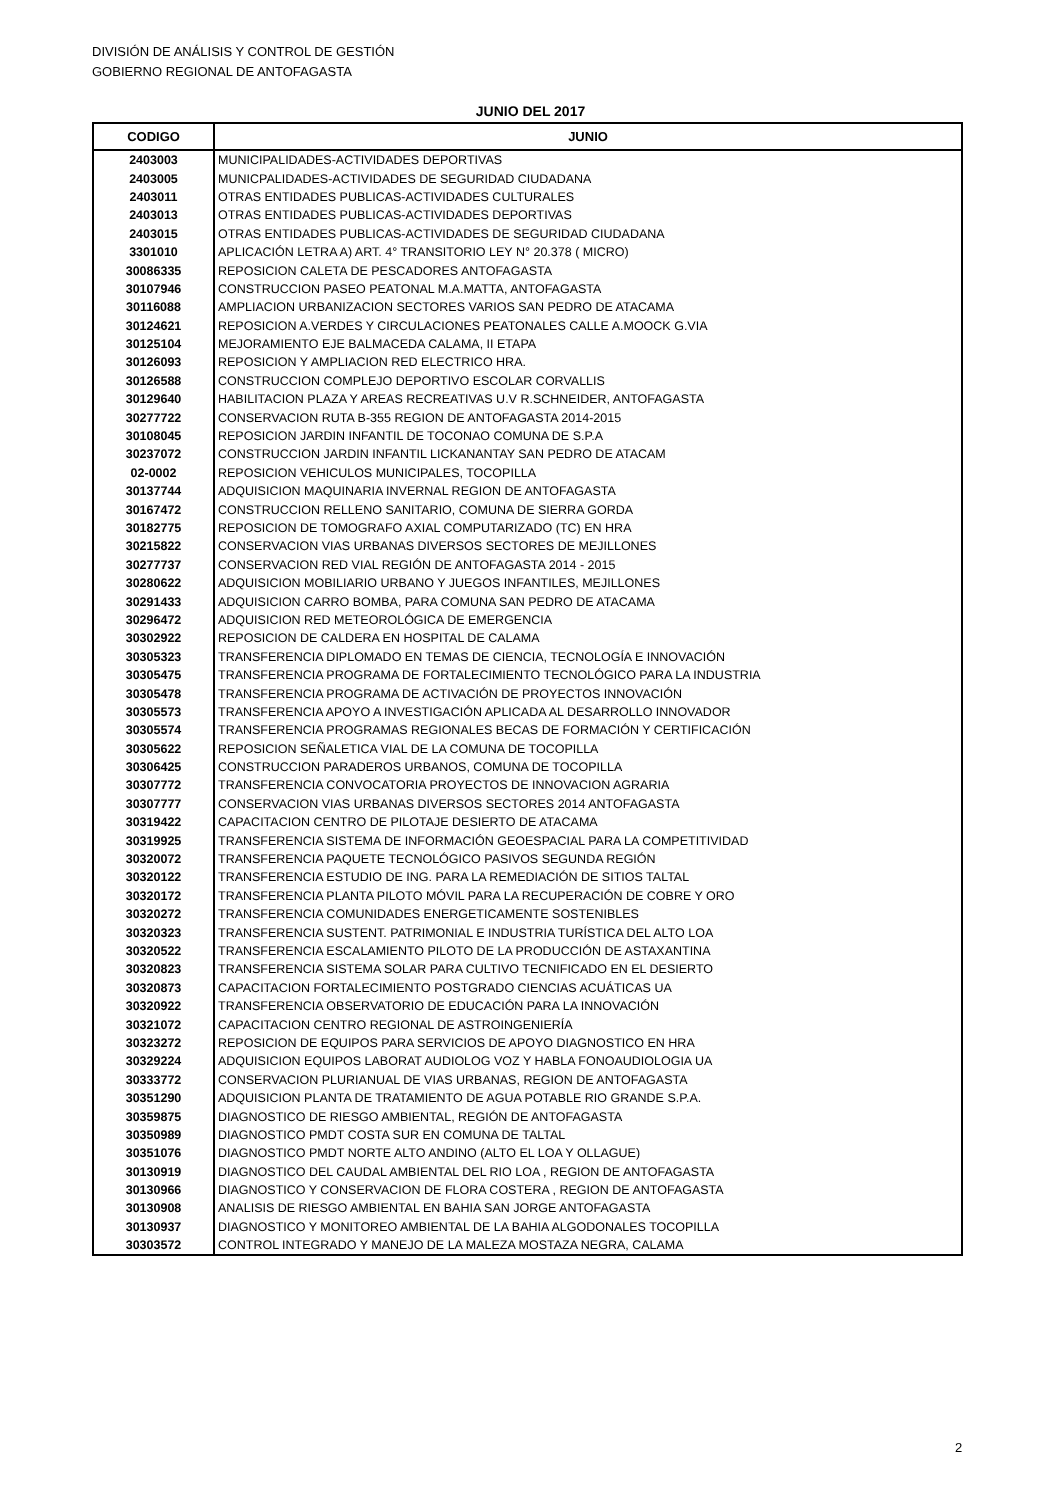DIVISIÓN DE ANÁLISIS Y CONTROL DE GESTIÓN
GOBIERNO REGIONAL DE ANTOFAGASTA
JUNIO DEL 2017
| CODIGO | JUNIO |
| --- | --- |
| 2403003 | MUNICIPALIDADES-ACTIVIDADES DEPORTIVAS |
| 2403005 | MUNICPALIDADES-ACTIVIDADES DE SEGURIDAD CIUDADANA |
| 2403011 | OTRAS ENTIDADES PUBLICAS-ACTIVIDADES CULTURALES |
| 2403013 | OTRAS ENTIDADES PUBLICAS-ACTIVIDADES DEPORTIVAS |
| 2403015 | OTRAS ENTIDADES PUBLICAS-ACTIVIDADES DE SEGURIDAD CIUDADANA |
| 3301010 | APLICACIÓN LETRA A) ART. 4° TRANSITORIO LEY N° 20.378 ( MICRO) |
| 30086335 | REPOSICION CALETA DE PESCADORES ANTOFAGASTA |
| 30107946 | CONSTRUCCION PASEO PEATONAL M.A.MATTA, ANTOFAGASTA |
| 30116088 | AMPLIACION URBANIZACION SECTORES VARIOS SAN PEDRO DE ATACAMA |
| 30124621 | REPOSICION A.VERDES Y CIRCULACIONES PEATONALES CALLE A.MOOCK G.VIA |
| 30125104 | MEJORAMIENTO EJE BALMACEDA CALAMA, II ETAPA |
| 30126093 | REPOSICION Y AMPLIACION RED ELECTRICO HRA. |
| 30126588 | CONSTRUCCION COMPLEJO DEPORTIVO ESCOLAR CORVALLIS |
| 30129640 | HABILITACION PLAZA Y AREAS RECREATIVAS U.V R.SCHNEIDER, ANTOFAGASTA |
| 30277722 | CONSERVACION RUTA B-355 REGION DE ANTOFAGASTA 2014-2015 |
| 30108045 | REPOSICION JARDIN INFANTIL DE TOCONAO COMUNA DE S.P.A |
| 30237072 | CONSTRUCCION JARDIN INFANTIL LICKANANTAY SAN PEDRO DE ATACAM |
| 02-0002 | REPOSICION VEHICULOS MUNICIPALES, TOCOPILLA |
| 30137744 | ADQUISICION MAQUINARIA INVERNAL REGION DE ANTOFAGASTA |
| 30167472 | CONSTRUCCION RELLENO SANITARIO, COMUNA DE SIERRA GORDA |
| 30182775 | REPOSICION DE TOMOGRAFO AXIAL COMPUTARIZADO (TC) EN HRA |
| 30215822 | CONSERVACION VIAS URBANAS DIVERSOS SECTORES DE MEJILLONES |
| 30277737 | CONSERVACION RED VIAL REGIÓN DE ANTOFAGASTA 2014 - 2015 |
| 30280622 | ADQUISICION MOBILIARIO URBANO Y JUEGOS INFANTILES, MEJILLONES |
| 30291433 | ADQUISICION CARRO BOMBA, PARA COMUNA SAN PEDRO DE ATACAMA |
| 30296472 | ADQUISICION RED METEOROLÓGICA DE EMERGENCIA |
| 30302922 | REPOSICION DE CALDERA EN HOSPITAL DE CALAMA |
| 30305323 | TRANSFERENCIA DIPLOMADO EN TEMAS DE CIENCIA, TECNOLOGÍA E INNOVACIÓN |
| 30305475 | TRANSFERENCIA PROGRAMA DE FORTALECIMIENTO TECNOLÓGICO PARA LA INDUSTRIA |
| 30305478 | TRANSFERENCIA PROGRAMA DE ACTIVACIÓN DE PROYECTOS INNOVACIÓN |
| 30305573 | TRANSFERENCIA APOYO A INVESTIGACIÓN APLICADA AL DESARROLLO INNOVADOR |
| 30305574 | TRANSFERENCIA PROGRAMAS REGIONALES BECAS DE FORMACIÓN Y CERTIFICACIÓN |
| 30305622 | REPOSICION SEÑALETICA VIAL DE LA COMUNA DE TOCOPILLA |
| 30306425 | CONSTRUCCION PARADEROS URBANOS, COMUNA DE TOCOPILLA |
| 30307772 | TRANSFERENCIA CONVOCATORIA PROYECTOS DE INNOVACION AGRARIA |
| 30307777 | CONSERVACION VIAS URBANAS DIVERSOS SECTORES 2014 ANTOFAGASTA |
| 30319422 | CAPACITACION CENTRO DE PILOTAJE DESIERTO DE ATACAMA |
| 30319925 | TRANSFERENCIA SISTEMA DE INFORMACIÓN GEOESPACIAL PARA LA COMPETITIVIDAD |
| 30320072 | TRANSFERENCIA PAQUETE TECNOLÓGICO PASIVOS SEGUNDA REGIÓN |
| 30320122 | TRANSFERENCIA ESTUDIO DE ING. PARA LA REMEDIACIÓN DE SITIOS TALTAL |
| 30320172 | TRANSFERENCIA PLANTA PILOTO MÓVIL PARA LA RECUPERACIÓN DE COBRE Y ORO |
| 30320272 | TRANSFERENCIA COMUNIDADES ENERGETICAMENTE SOSTENIBLES |
| 30320323 | TRANSFERENCIA SUSTENT. PATRIMONIAL E INDUSTRIA TURÍSTICA DEL ALTO LOA |
| 30320522 | TRANSFERENCIA ESCALAMIENTO PILOTO DE LA PRODUCCIÓN DE ASTAXANTINA |
| 30320823 | TRANSFERENCIA SISTEMA SOLAR PARA CULTIVO TECNIFICADO EN EL DESIERTO |
| 30320873 | CAPACITACION FORTALECIMIENTO POSTGRADO CIENCIAS ACUÁTICAS UA |
| 30320922 | TRANSFERENCIA OBSERVATORIO DE EDUCACIÓN PARA LA INNOVACIÓN |
| 30321072 | CAPACITACION CENTRO REGIONAL DE ASTROINGENIERÍA |
| 30323272 | REPOSICION DE EQUIPOS PARA SERVICIOS DE APOYO DIAGNOSTICO EN HRA |
| 30329224 | ADQUISICION EQUIPOS LABORAT AUDIOLOG VOZ Y HABLA FONOAUDIOLOGIA UA |
| 30333772 | CONSERVACION PLURIANUAL DE VIAS URBANAS, REGION DE ANTOFAGASTA |
| 30351290 | ADQUISICION PLANTA DE TRATAMIENTO DE AGUA POTABLE RIO GRANDE S.P.A. |
| 30359875 | DIAGNOSTICO DE RIESGO AMBIENTAL, REGIÓN DE ANTOFAGASTA |
| 30350989 | DIAGNOSTICO PMDT COSTA SUR EN COMUNA DE TALTAL |
| 30351076 | DIAGNOSTICO PMDT NORTE ALTO ANDINO (ALTO EL LOA Y OLLAGUE) |
| 30130919 | DIAGNOSTICO DEL CAUDAL AMBIENTAL DEL RIO LOA , REGION DE ANTOFAGASTA |
| 30130966 | DIAGNOSTICO Y CONSERVACION DE FLORA COSTERA , REGION DE ANTOFAGASTA |
| 30130908 | ANALISIS DE RIESGO AMBIENTAL EN BAHIA SAN JORGE ANTOFAGASTA |
| 30130937 | DIAGNOSTICO Y MONITOREO AMBIENTAL DE LA BAHIA ALGODONALES TOCOPILLA |
| 30303572 | CONTROL INTEGRADO Y MANEJO DE LA MALEZA MOSTAZA NEGRA, CALAMA |
2